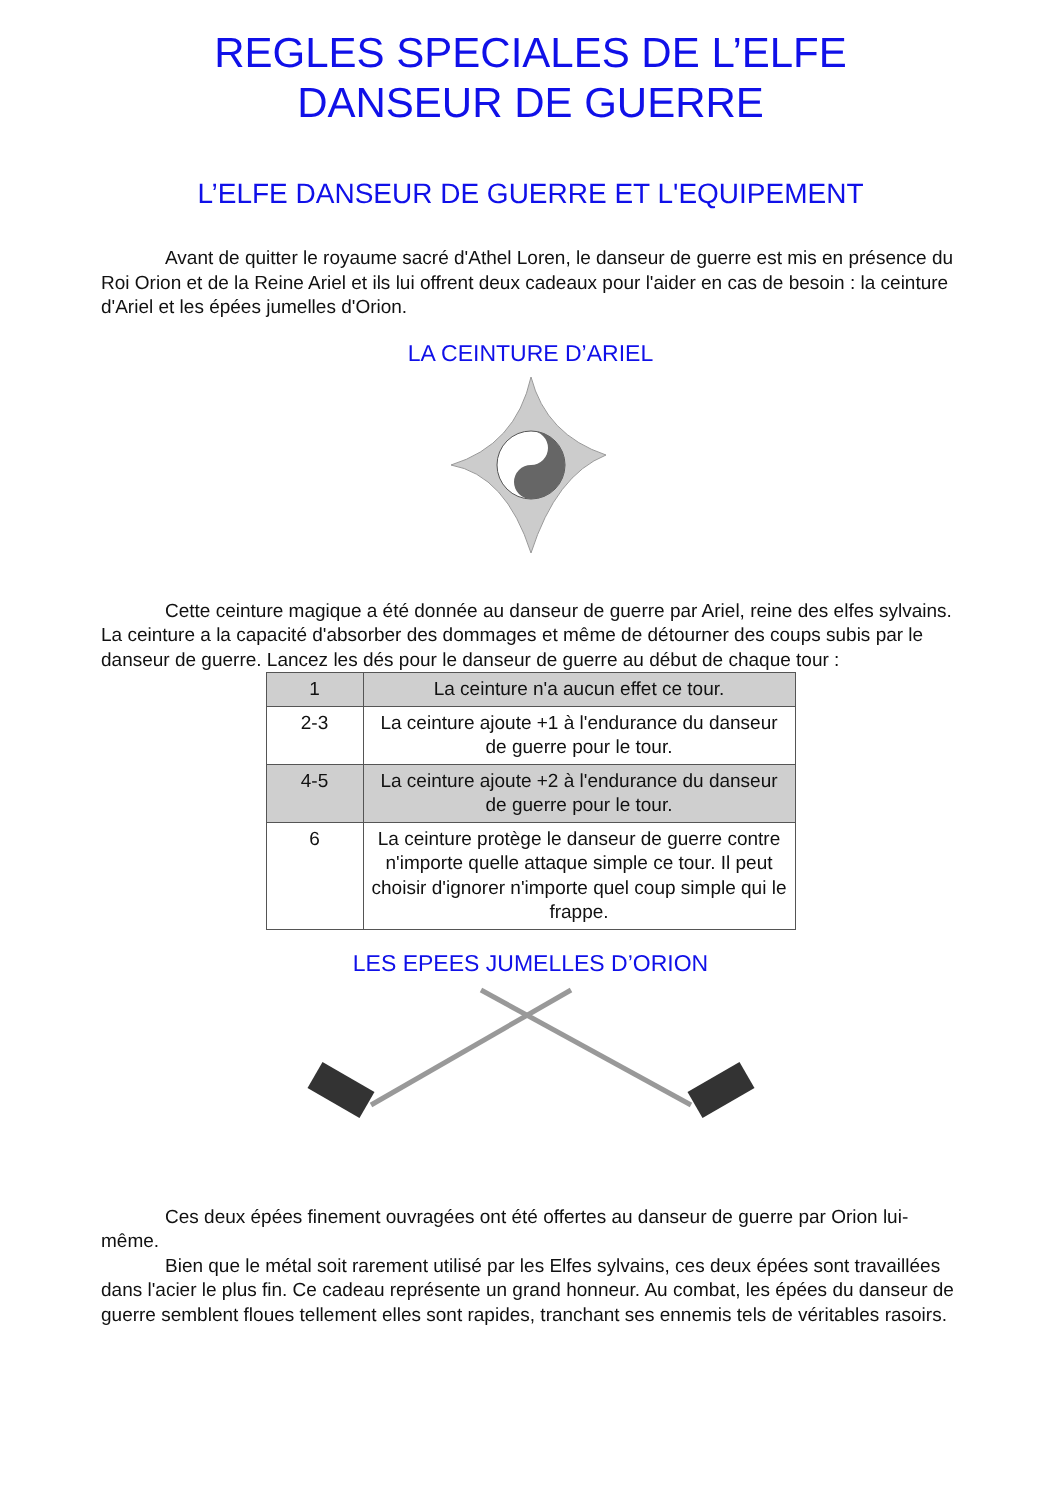REGLES SPECIALES DE L’ELFE
DANSEUR DE GUERRE
L’ELFE DANSEUR DE GUERRE ET L'EQUIPEMENT
Avant de quitter le royaume sacré d'Athel Loren, le danseur de guerre est mis en présence du Roi Orion et de la Reine Ariel et ils lui offrent deux cadeaux pour l'aider en cas de besoin : la ceinture d'Ariel et les épées jumelles d'Orion.
LA CEINTURE D’ARIEL
Cette ceinture magique a été donnée au danseur de guerre par Ariel, reine des elfes sylvains. La ceinture a la capacité d'absorber des dommages et même de détourner des coups subis par le danseur de guerre. Lancez les dés pour le danseur de guerre au début de chaque tour :
| 1 | La ceinture n'a aucun effet ce tour. |
| 2-3 | La ceinture ajoute +1 à l'endurance du danseur de guerre pour le tour. |
| 4-5 | La ceinture ajoute +2 à l'endurance du danseur de guerre pour le tour. |
| 6 | La ceinture protège le danseur de guerre contre n'importe quelle attaque simple ce tour. Il peut choisir d'ignorer n'importe quel coup simple qui le frappe. |
LES EPEES JUMELLES D’ORION
Ces deux épées finement ouvragées ont été offertes au danseur de guerre par Orion lui-même.
Bien que le métal soit rarement utilisé par les Elfes sylvains, ces deux épées sont travaillées dans l'acier le plus fin. Ce cadeau représente un grand honneur. Au combat, les épées du danseur de guerre semblent floues tellement elles sont rapides, tranchant ses ennemis tels de véritables rasoirs.